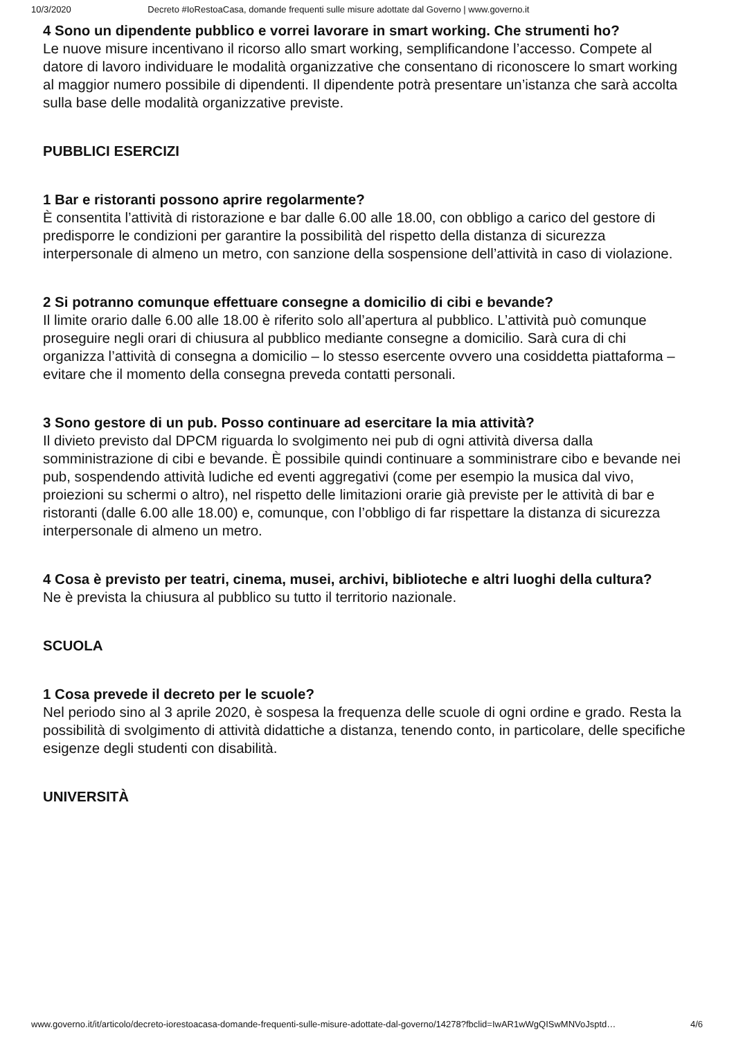10/3/2020 Decreto #IoRestoaCasa, domande frequenti sulle misure adottate dal Governo | www.governo.it
4 Sono un dipendente pubblico e vorrei lavorare in smart working. Che strumenti ho?
Le nuove misure incentivano il ricorso allo smart working, semplificandone l’accesso. Compete al datore di lavoro individuare le modalità organizzative che consentano di riconoscere lo smart working al maggior numero possibile di dipendenti. Il dipendente potrà presentare un’istanza che sarà accolta sulla base delle modalità organizzative previste.
PUBBLICI ESERCIZI
1 Bar e ristoranti possono aprire regolarmente?
È consentita l’attività di ristorazione e bar dalle 6.00 alle 18.00, con obbligo a carico del gestore di predisporre le condizioni per garantire la possibilità del rispetto della distanza di sicurezza interpersonale di almeno un metro, con sanzione della sospensione dell’attività in caso di violazione.
2 Si potranno comunque effettuare consegne a domicilio di cibi e bevande?
Il limite orario dalle 6.00 alle 18.00 è riferito solo all’apertura al pubblico. L’attività può comunque proseguire negli orari di chiusura al pubblico mediante consegne a domicilio. Sarà cura di chi organizza l’attività di consegna a domicilio – lo stesso esercente ovvero una cosiddetta piattaforma – evitare che il momento della consegna preveda contatti personali.
3 Sono gestore di un pub. Posso continuare ad esercitare la mia attività?
Il divieto previsto dal DPCM riguarda lo svolgimento nei pub di ogni attività diversa dalla somministrazione di cibi e bevande. È possibile quindi continuare a somministrare cibo e bevande nei pub, sospendendo attività ludiche ed eventi aggregativi (come per esempio la musica dal vivo, proiezioni su schermi o altro), nel rispetto delle limitazioni orarie già previste per le attività di bar e ristoranti (dalle 6.00 alle 18.00) e, comunque, con l’obbligo di far rispettare la distanza di sicurezza interpersonale di almeno un metro.
4 Cosa è previsto per teatri, cinema, musei, archivi, biblioteche e altri luoghi della cultura?
Ne è prevista la chiusura al pubblico su tutto il territorio nazionale.
SCUOLA
1 Cosa prevede il decreto per le scuole?
Nel periodo sino al 3 aprile 2020, è sospesa la frequenza delle scuole di ogni ordine e grado. Resta la possibilità di svolgimento di attività didattiche a distanza, tenendo conto, in particolare, delle specifiche esigenze degli studenti con disabilità.
UNIVERSITÀ
www.governo.it/it/articolo/decreto-iorestoacasa-domande-frequenti-sulle-misure-adottate-dal-governo/14278?fbclid=IwAR1wWgQISwMNVoJsptd… 4/6